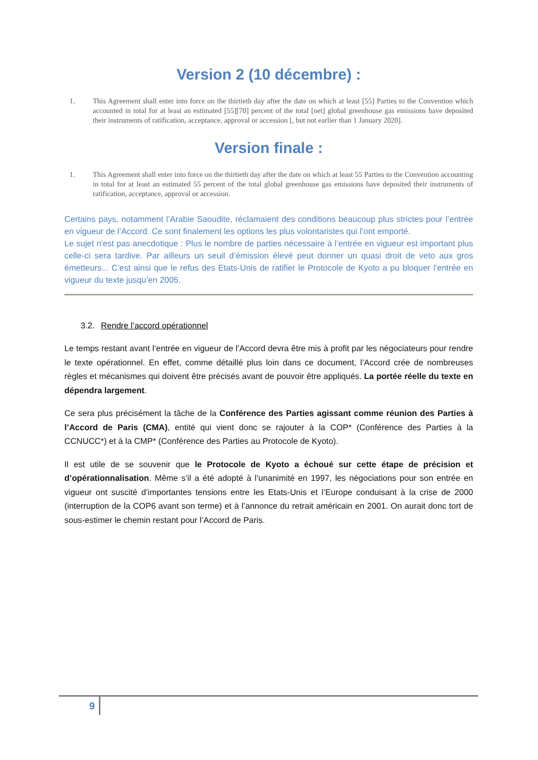Version 2 (10 décembre) :
1. This Agreement shall enter into force on the thirtieth day after the date on which at least [55] Parties to the Convention which accounted in total for at least an estimated [55][70] percent of the total [net] global greenhouse gas emissions have deposited their instruments of ratification, acceptance, approval or accession [, but not earlier than 1 January 2020].
Version finale :
1. This Agreement shall enter into force on the thirtieth day after the date on which at least 55 Parties to the Convention accounting in total for at least an estimated 55 percent of the total global greenhouse gas emissions have deposited their instruments of ratification, acceptance, approval or accession.
Certains pays, notamment l’Arabie Saoudite, réclamaient des conditions beaucoup plus strictes pour l’entrée en vigueur de l’Accord. Ce sont finalement les options les plus volontaristes qui l’ont emporté.
Le sujet n'est pas anecdotique : Plus le nombre de parties nécessaire à l’entrée en vigueur est important plus celle-ci sera tardive. Par ailleurs un seuil d’émission élevé peut donner un quasi droit de veto aux gros émetteurs... C’est ainsi que le refus des Etats-Unis de ratifier le Protocole de Kyoto a pu bloquer l’entrée en vigueur du texte jusqu’en 2005.
3.2. Rendre l’accord opérationnel
Le temps restant avant l’entrée en vigueur de l’Accord devra être mis à profit par les négociateurs pour rendre le texte opérationnel. En effet, comme détaillé plus loin dans ce document, l’Accord crée de nombreuses règles et mécanismes qui doivent être précisés avant de pouvoir être appliqués. La portée réelle du texte en dépendra largement.
Ce sera plus précisément la tâche de la Conférence des Parties agissant comme réunion des Parties à l’Accord de Paris (CMA), entité qui vient donc se rajouter à la COP* (Conférence des Parties à la CCNUCC*) et à la CMP* (Conférence des Parties au Protocole de Kyoto).
Il est utile de se souvenir que le Protocole de Kyoto a échoué sur cette étape de précision et d’opérationnalisation. Même s’il a été adopté à l’unanimité en 1997, les négociations pour son entrée en vigueur ont suscité d’importantes tensions entre les Etats-Unis et l’Europe conduisant à la crise de 2000 (interruption de la COP6 avant son terme) et à l’annonce du retrait américain en 2001. On aurait donc tort de sous-estimer le chemin restant pour l’Accord de Paris.
9